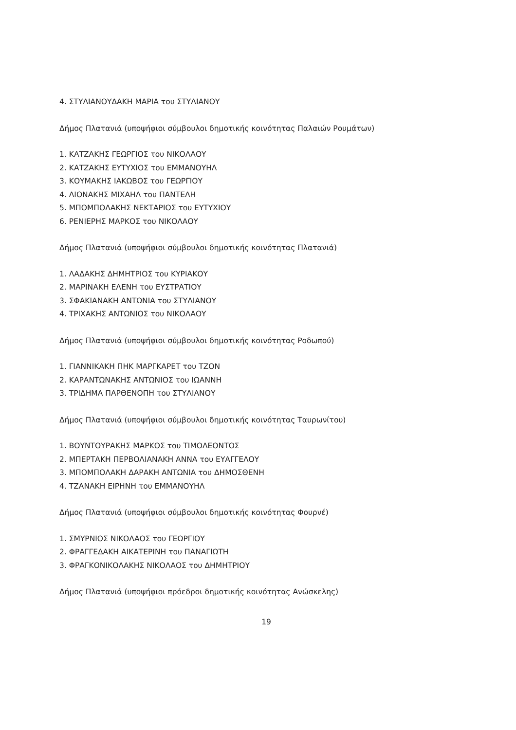4. ΣΤΥΛΙΑΝΟΥΔΑΚΗ ΜΑΡΙΑ του ΣΤΥΛΙΑΝΟΥ
Δήμος Πλατανιά (υποψήφιοι σύμβουλοι δημοτικής κοινότητας Παλαιών Ρουμάτων)
1. ΚΑΤΖΑΚΗΣ ΓΕΩΡΓΙΟΣ του ΝΙΚΟΛΑΟΥ
2. ΚΑΤΖΑΚΗΣ ΕΥΤΥΧΙΟΣ του ΕΜΜΑΝΟΥΗΛ
3. ΚΟΥΜΑΚΗΣ ΙΑΚΩΒΟΣ του ΓΕΩΡΓΙΟΥ
4. ΛΙΟΝΑΚΗΣ ΜΙΧΑΗΛ του ΠΑΝΤΕΛΗ
5. ΜΠΟΜΠΟΛΑΚΗΣ ΝΕΚΤΑΡΙΟΣ του ΕΥΤΥΧΙΟΥ
6. ΡΕΝΙΕΡΗΣ ΜΑΡΚΟΣ του ΝΙΚΟΛΑΟΥ
Δήμος Πλατανιά (υποψήφιοι σύμβουλοι δημοτικής κοινότητας Πλατανιά)
1. ΛΑΔΑΚΗΣ ΔΗΜΗΤΡΙΟΣ του ΚΥΡΙΑΚΟΥ
2. ΜΑΡΙΝΑΚΗ ΕΛΕΝΗ του ΕΥΣΤΡΑΤΙΟΥ
3. ΣΦΑΚΙΑΝΑΚΗ ΑΝΤΩΝΙΑ του ΣΤΥΛΙΑΝΟΥ
4. ΤΡΙΧΑΚΗΣ ΑΝΤΩΝΙΟΣ του ΝΙΚΟΛΑΟΥ
Δήμος Πλατανιά (υποψήφιοι σύμβουλοι δημοτικής κοινότητας Ροδωπού)
1. ΓΙΑΝΝΙΚΑΚΗ ΠΗΚ ΜΑΡΓΚΑΡΕΤ του ΤΖΟΝ
2. ΚΑΡΑΝΤΩΝΑΚΗΣ ΑΝΤΩΝΙΟΣ του ΙΩΑΝΝΗ
3. ΤΡΙΔΗΜΑ ΠΑΡΘΕΝΟΠΗ του ΣΤΥΛΙΑΝΟΥ
Δήμος Πλατανιά (υποψήφιοι σύμβουλοι δημοτικής κοινότητας Ταυρωνίτου)
1. ΒΟΥΝΤΟΥΡΑΚΗΣ ΜΑΡΚΟΣ του ΤΙΜΟΛΕΟΝΤΟΣ
2. ΜΠΕΡΤΑΚΗ ΠΕΡΒΟΛΙΑΝΑΚΗ ΑΝΝΑ του ΕΥΑΓΓΕΛΟΥ
3. ΜΠΟΜΠΟΛΑΚΗ ΔΑΡΑΚΗ ΑΝΤΩΝΙΑ του ΔΗΜΟΣΘΕΝΗ
4. ΤΖΑΝΑΚΗ ΕΙΡΗΝΗ του ΕΜΜΑΝΟΥΗΛ
Δήμος Πλατανιά (υποψήφιοι σύμβουλοι δημοτικής κοινότητας Φουρνέ)
1. ΣΜΥΡΝΙΟΣ ΝΙΚΟΛΑΟΣ του ΓΕΩΡΓΙΟΥ
2. ΦΡΑΓΓΕΔΑΚΗ ΑΙΚΑΤΕΡΙΝΗ του ΠΑΝΑΓΙΩΤΗ
3. ΦΡΑΓΚΟΝΙΚΟΛΑΚΗΣ ΝΙΚΟΛΑΟΣ του ΔΗΜΗΤΡΙΟΥ
Δήμος Πλατανιά (υποψήφιοι πρόεδροι δημοτικής κοινότητας Ανώσκελης)
19